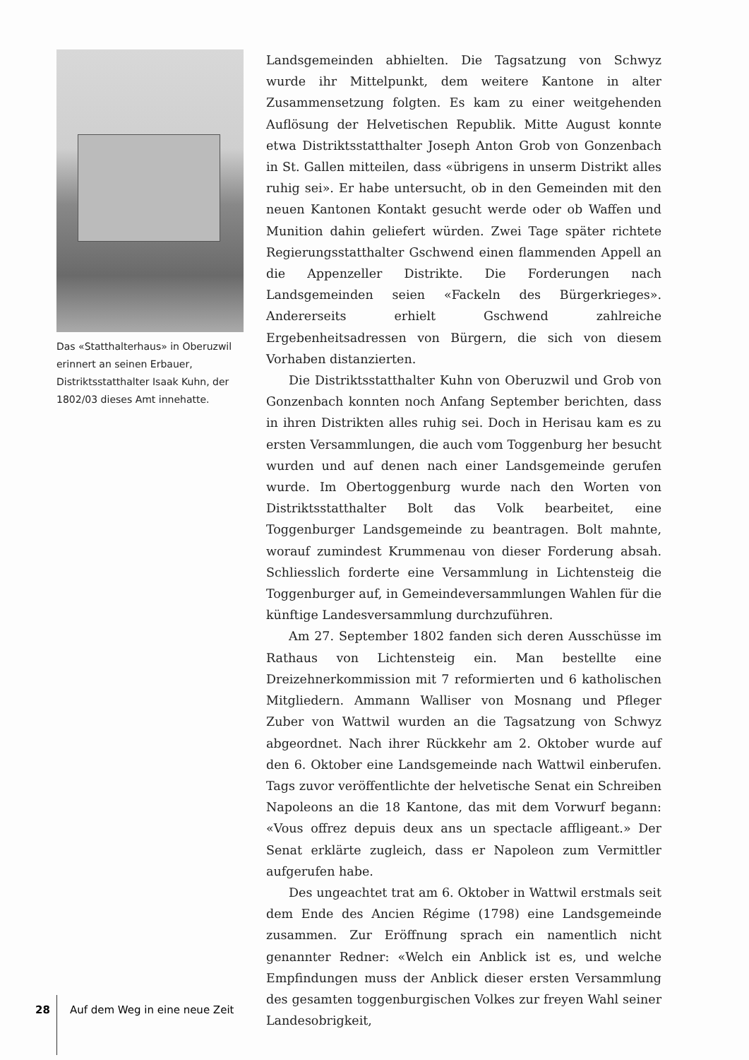Das «Statthalterhaus» in Oberuzwil erinnert an seinen Erbauer, Distriktsstatthalter Isaak Kuhn, der 1802/03 dieses Amt innehatte.
Landsgemeinden abhielten. Die Tagsatzung von Schwyz wurde ihr Mittelpunkt, dem weitere Kantone in alter Zusammensetzung folgten. Es kam zu einer weitgehenden Auflösung der Helvetischen Republik. Mitte August konnte etwa Distriktsstatthalter Joseph Anton Grob von Gonzenbach in St. Gallen mitteilen, dass «übrigens in unserm Distrikt alles ruhig sei». Er habe untersucht, ob in den Gemeinden mit den neuen Kantonen Kontakt gesucht werde oder ob Waffen und Munition dahin geliefert würden. Zwei Tage später richtete Regierungsstatthalter Gschwend einen flammenden Appell an die Appenzeller Distrikte. Die Forderungen nach Landsgemeinden seien «Fackeln des Bürgerkrieges». Andererseits erhielt Gschwend zahlreiche Ergebenheitsadressen von Bürgern, die sich von diesem Vorhaben distanzierten.
Die Distriktsstatthalter Kuhn von Oberuzwil und Grob von Gonzenbach konnten noch Anfang September berichten, dass in ihren Distrikten alles ruhig sei. Doch in Herisau kam es zu ersten Versammlungen, die auch vom Toggenburg her besucht wurden und auf denen nach einer Landsgemeinde gerufen wurde. Im Obertoggenburg wurde nach den Worten von Distriktsstatthalter Bolt das Volk bearbeitet, eine Toggenburger Landsgemeinde zu beantragen. Bolt mahnte, worauf zumindest Krummenau von dieser Forderung absah. Schliesslich forderte eine Versammlung in Lichtensteig die Toggenburger auf, in Gemeindeversammlungen Wahlen für die künftige Landesversammlung durchzuführen.
Am 27. September 1802 fanden sich deren Ausschüsse im Rathaus von Lichtensteig ein. Man bestellte eine Dreizehnerkommission mit 7 reformierten und 6 katholischen Mitgliedern. Ammann Walliser von Mosnang und Pfleger Zuber von Wattwil wurden an die Tagsatzung von Schwyz abgeordnet. Nach ihrer Rückkehr am 2. Oktober wurde auf den 6. Oktober eine Landsgemeinde nach Wattwil einberufen. Tags zuvor veröffentlichte der helvetische Senat ein Schreiben Napoleons an die 18 Kantone, das mit dem Vorwurf begann: «Vous offrez depuis deux ans un spectacle affligeant.» Der Senat erklärte zugleich, dass er Napoleon zum Vermittler aufgerufen habe.
Des ungeachtet trat am 6. Oktober in Wattwil erstmals seit dem Ende des Ancien Régime (1798) eine Landsgemeinde zusammen. Zur Eröffnung sprach ein namentlich nicht genannter Redner: «Welch ein Anblick ist es, und welche Empfindungen muss der Anblick dieser ersten Versammlung des gesamten toggenburgischen Volkes zur freyen Wahl seiner Landesobrigkeit,
28 Auf dem Weg in eine neue Zeit